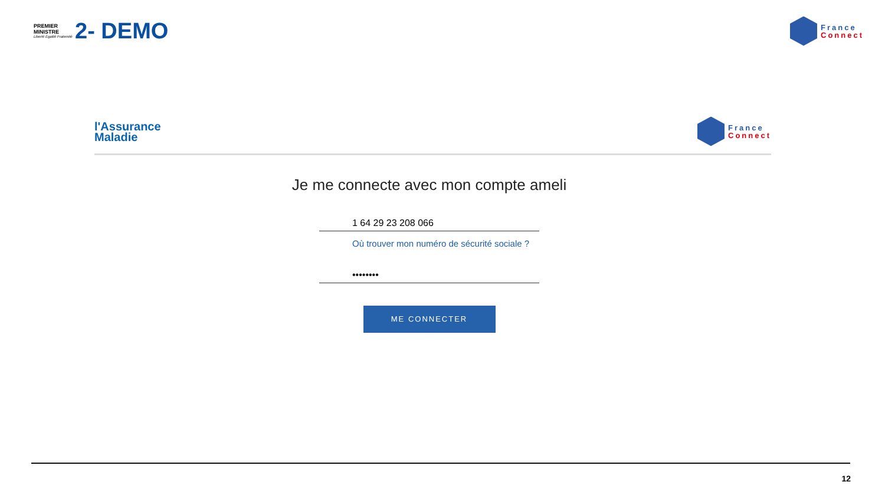PREMIER
MINISTRE
Liberté Égalité Fraternité
2- DEMO
France
Connect
l'Assurance
Maladie
France
Connect
Je me connecte avec mon compte ameli
1 64 29 23 208 066
Où trouver mon numéro de sécurité sociale ?
••••••••
ME CONNECTER
12